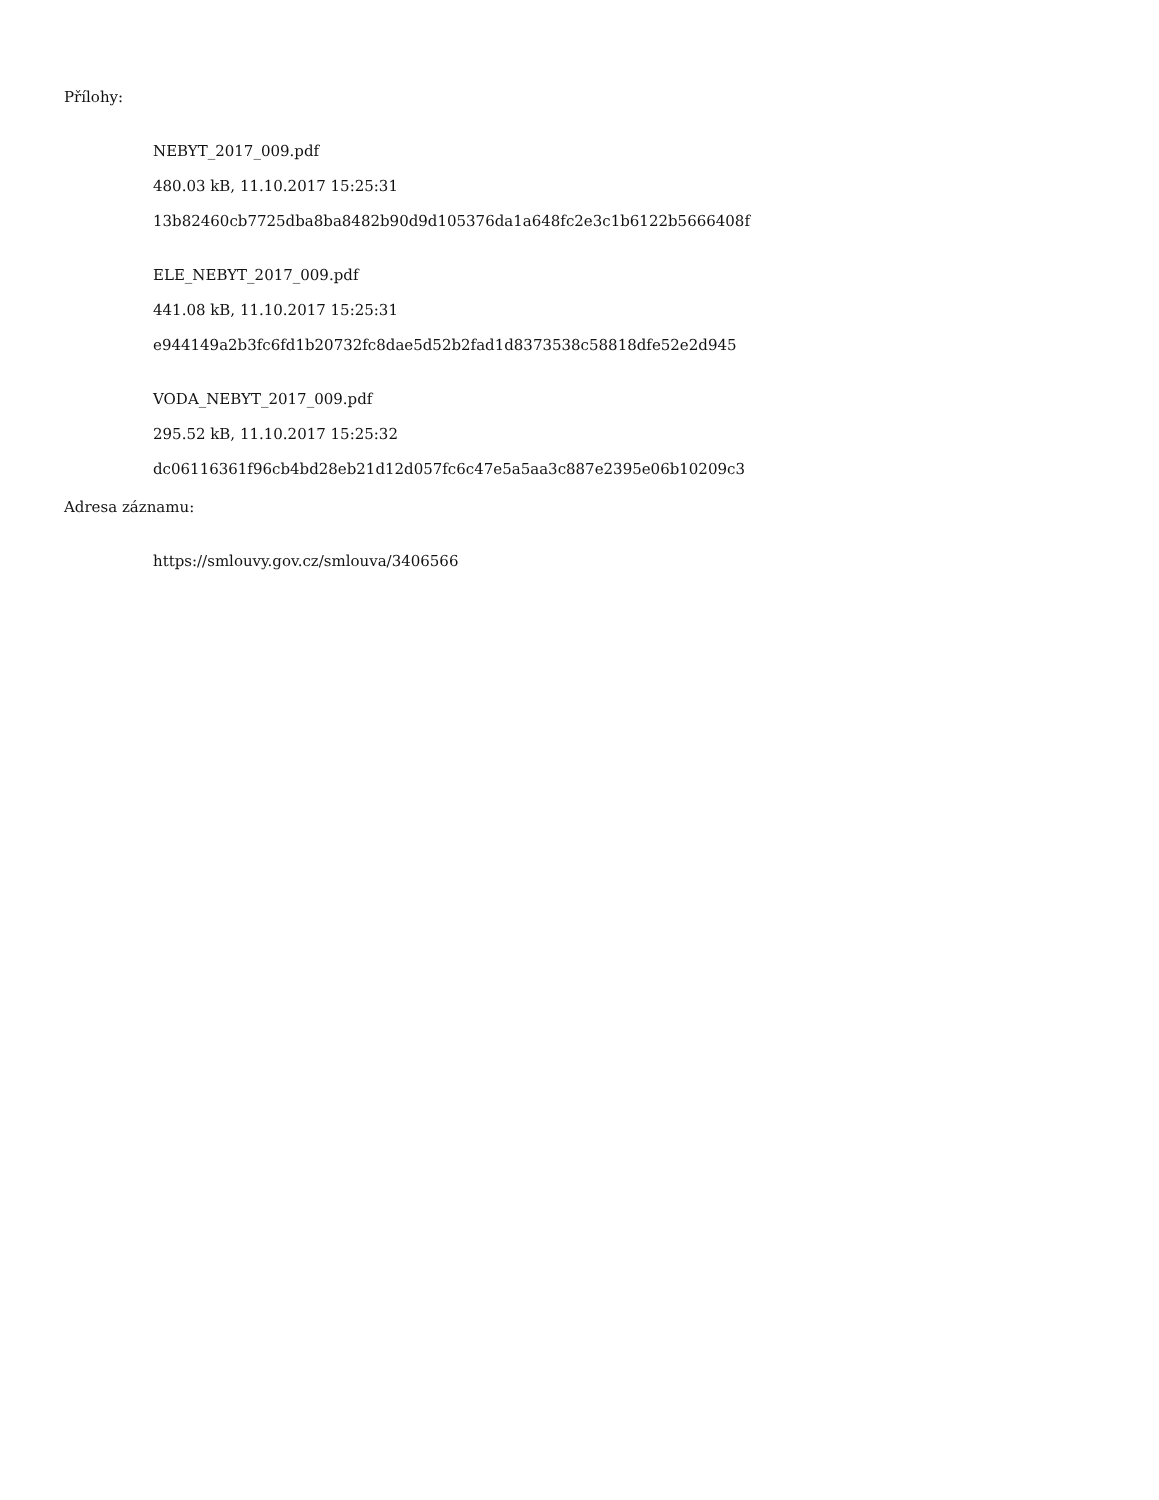Přílohy:
NEBYT_2017_009.pdf
480.03 kB, 11.10.2017 15:25:31
13b82460cb7725dba8ba8482b90d9d105376da1a648fc2e3c1b6122b5666408f
ELE_NEBYT_2017_009.pdf
441.08 kB, 11.10.2017 15:25:31
e944149a2b3fc6fd1b20732fc8dae5d52b2fad1d8373538c58818dfe52e2d945
VODA_NEBYT_2017_009.pdf
295.52 kB, 11.10.2017 15:25:32
dc06116361f96cb4bd28eb21d12d057fc6c47e5a5aa3c887e2395e06b10209c3
Adresa záznamu:
https://smlouvy.gov.cz/smlouva/3406566